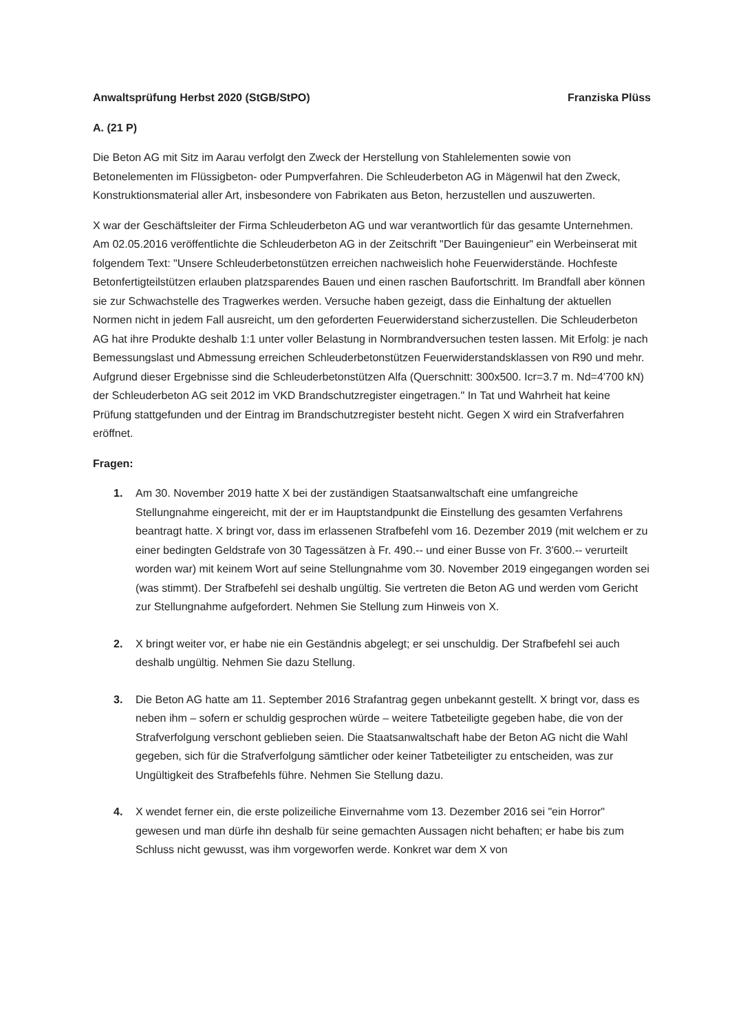Anwaltsprüfung Herbst 2020 (StGB/StPO) Franziska Plüss
A. (21 P)
Die Beton AG mit Sitz im Aarau verfolgt den Zweck der Herstellung von Stahlelementen sowie von Betonelementen im Flüssigbeton- oder Pumpverfahren. Die Schleuderbeton AG in Mägenwil hat den Zweck, Konstruktionsmaterial aller Art, insbesondere von Fabrikaten aus Beton, herzustellen und auszuwerten.
X war der Geschäftsleiter der Firma Schleuderbeton AG und war verantwortlich für das gesamte Unternehmen. Am 02.05.2016 veröffentlichte die Schleuderbeton AG in der Zeitschrift "Der Bauingenieur" ein Werbeinserat mit folgendem Text: "Unsere Schleuderbetonstützen erreichen nachweislich hohe Feuerwiderstände. Hochfeste Betonfertigteilstützen erlauben platzsparendes Bauen und einen raschen Baufortschritt. Im Brandfall aber können sie zur Schwachstelle des Tragwerkes werden. Versuche haben gezeigt, dass die Einhaltung der aktuellen Normen nicht in jedem Fall ausreicht, um den geforderten Feuerwiderstand sicherzustellen. Die Schleuderbeton AG hat ihre Produkte deshalb 1:1 unter voller Belastung in Normbrandversuchen testen lassen. Mit Erfolg: je nach Bemessungslast und Abmessung erreichen Schleuderbetonstützen Feuerwiderstandsklassen von R90 und mehr. Aufgrund dieser Ergebnisse sind die Schleuderbetonstützen Alfa (Querschnitt: 300x500. Icr=3.7 m. Nd=4'700 kN) der Schleuderbeton AG seit 2012 im VKD Brandschutzregister eingetragen." In Tat und Wahrheit hat keine Prüfung stattgefunden und der Eintrag im Brandschutzregister besteht nicht. Gegen X wird ein Strafverfahren eröffnet.
Fragen:
1. Am 30. November 2019 hatte X bei der zuständigen Staatsanwaltschaft eine umfangreiche Stellungnahme eingereicht, mit der er im Hauptstandpunkt die Einstellung des gesamten Verfahrens beantragt hatte. X bringt vor, dass im erlassenen Strafbefehl vom 16. Dezember 2019 (mit welchem er zu einer bedingten Geldstrafe von 30 Tagessätzen à Fr. 490.-- und einer Busse von Fr. 3'600.-- verurteilt worden war) mit keinem Wort auf seine Stellungnahme vom 30. November 2019 eingegangen worden sei (was stimmt). Der Strafbefehl sei deshalb ungültig. Sie vertreten die Beton AG und werden vom Gericht zur Stellungnahme aufgefordert. Nehmen Sie Stellung zum Hinweis von X.
2. X bringt weiter vor, er habe nie ein Geständnis abgelegt; er sei unschuldig. Der Strafbefehl sei auch deshalb ungültig. Nehmen Sie dazu Stellung.
3. Die Beton AG hatte am 11. September 2016 Strafantrag gegen unbekannt gestellt. X bringt vor, dass es neben ihm – sofern er schuldig gesprochen würde – weitere Tatbeteiligte gegeben habe, die von der Strafverfolgung verschont geblieben seien. Die Staatsanwaltschaft habe der Beton AG nicht die Wahl gegeben, sich für die Strafverfolgung sämtlicher oder keiner Tatbeteiligter zu entscheiden, was zur Ungültigkeit des Strafbefehls führe. Nehmen Sie Stellung dazu.
4. X wendet ferner ein, die erste polizeiliche Einvernahme vom 13. Dezember 2016 sei "ein Horror" gewesen und man dürfe ihn deshalb für seine gemachten Aussagen nicht behaften; er habe bis zum Schluss nicht gewusst, was ihm vorgeworfen werde. Konkret war dem X von